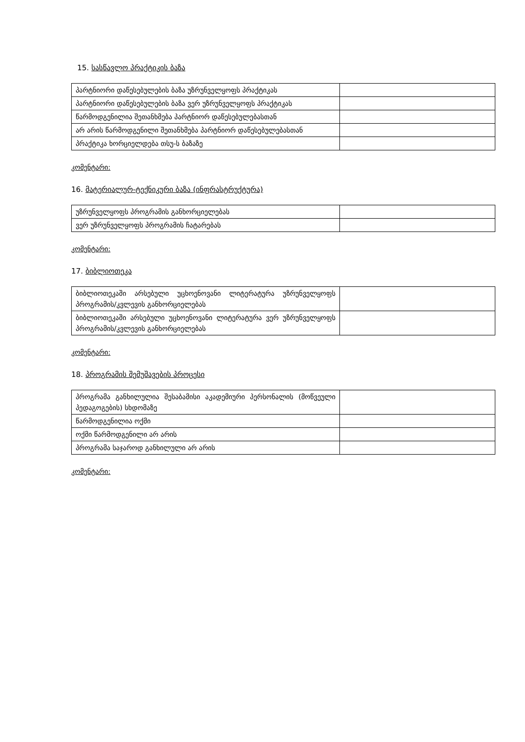15. სასწავლო პრაქტიკის ბაზა
| პარტნიორი დაწესებულების ბაზა უზრუნველყოფს პრაქტიკას | |
| პარტნიორი დაწესებულების ბაზა ვერ უზრუნველყოფს პრაქტიკას | |
| წარმოდგენილია შეთანხმება პარტნიორ დაწესებულებასთან | |
| არ არის წარმოდგენილი შეთანხმება პარტნიორ დაწესებულებასთან | |
| პრაქტიკა ხორციელდება თსუ-ს ბაზაზე | |
კომენტარი:
16. მატერიალურ-ტექნიკური ბაზა (ინფრასტრუქტურა)
| უზრუნველყოფს პროგრამის განხორციელებას | |
| ვერ უზრუნველყოფს პროგრამის ჩატარებას | |
კომენტარი:
17. ბიბლიოთეკა
| ბიბლიოთეკაში არსებული უცხოენოვანი ლიტერატურა უზრუნველყოფს პროგრამის/კვლევის განხორციელებას | |
| ბიბლიოთეკაში არსებული უცხოენოვანი ლიტერატურა ვერ უზრუნველყოფს პროგრამის/კვლევის განხორციელებას | |
კომენტარი:
18. პროგრამის შემუშავების პროცესი
| პროგრამა განხილულია შესაბამისი აკადემიური პერსონალის (მოწვეული პედაგოგების) სხდომაზე | |
| წარმოდგენილია ოქმი | |
| ოქმი წარმოდგენილი არ არის | |
| პროგრამა საჯაროდ განხილული არ არის | |
კომენტარი: